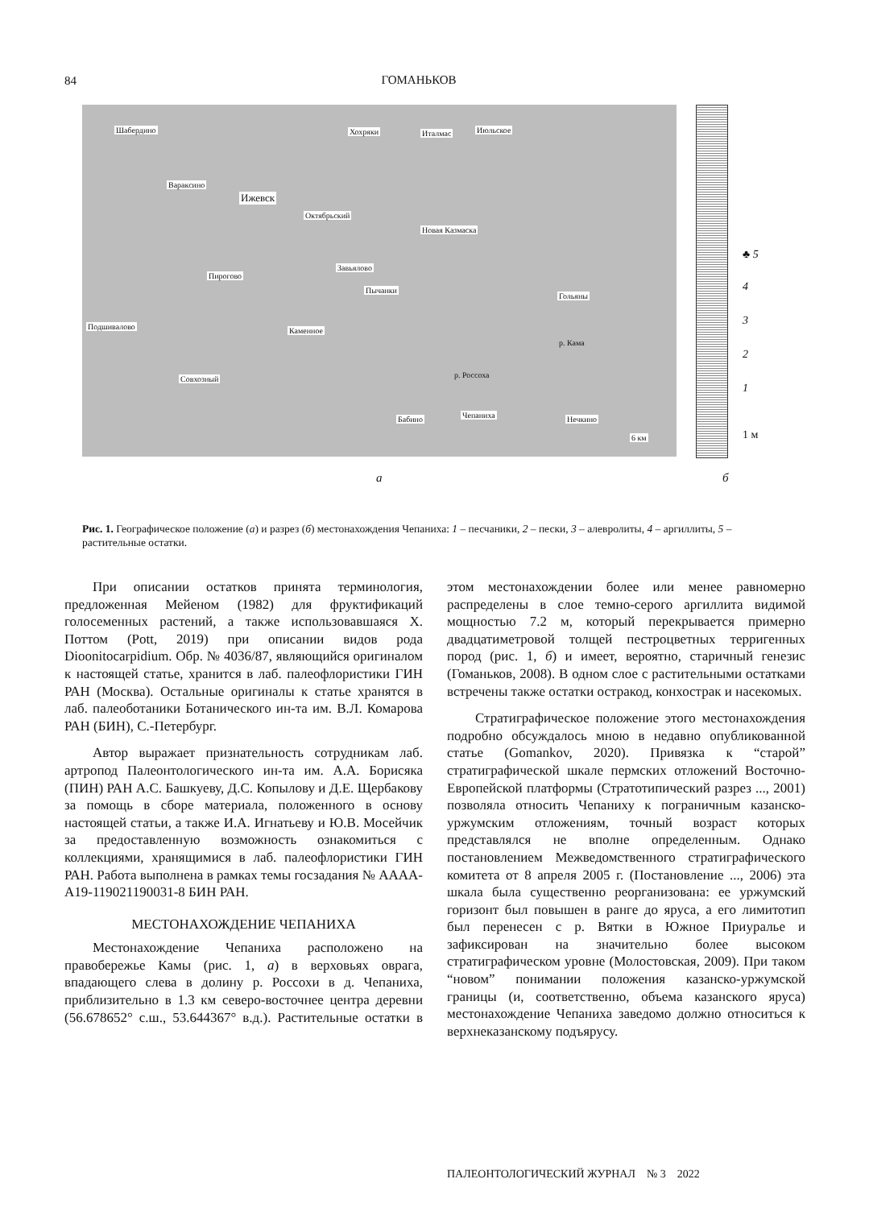84
ГОМАНЬКОВ
Шабердино Хохряки Италмас Июльское
Вараксино
Ижевск
Октябрьский
Новая Казмаска
Завьялово
Пирогово
Пычанки
Гольяны
Подшивалово Каменное
Совхозный
Чепаниха Бабино Нечкино
6 км
р. Кама
р. Россоха
♣ 5
4
3
2
1
1 м
а б
Рис. 1. Географическое положение (а) и разрез (б) местонахождения Чепаниха: 1 – песчаники, 2 – пески, 3 – алевролиты, 4 – аргиллиты, 5 – растительные остатки.
При описании остатков принята терминология, предложенная Мейеном (1982) для фруктификаций голосеменных растений, а также использовавшаяся Х. Поттом (Pott, 2019) при описании видов рода Dioonitocarpidium. Обр. № 4036/87, являющийся оригиналом к настоящей статье, хранится в лаб. палеофлористики ГИН РАН (Москва). Остальные оригиналы к статье хранятся в лаб. палеоботаники Ботанического ин-та им. В.Л. Комарова РАН (БИН), С.-Петербург.
Автор выражает признательность сотрудникам лаб. артропод Палеонтологического ин-та им. А.А. Борисяка (ПИН) РАН А.С. Башкуеву, Д.С. Копылову и Д.Е. Щербакову за помощь в сборе материала, положенного в основу настоящей статьи, а также И.А. Игнатьеву и Ю.В. Мосейчик за предоставленную возможность ознакомиться с коллекциями, хранящимися в лаб. палеофлористики ГИН РАН. Работа выполнена в рамках темы госзадания № АААА-А19-119021190031-8 БИН РАН.
МЕСТОНАХОЖДЕНИЕ ЧЕПАНИХА
Местонахождение Чепаниха расположено на правобережье Камы (рис. 1, а) в верховьях оврага, впадающего слева в долину р. Россохи в д. Чепаниха, приблизительно в 1.3 км северо-восточнее центра деревни (56.678652° с.ш., 53.644367° в.д.). Растительные остатки в этом местонахождении более или менее равномерно распределены в слое темно-серого аргиллита видимой мощностью 7.2 м, который перекрывается примерно двадцатиметровой толщей пестроцветных терригенных пород (рис. 1, б) и имеет, вероятно, старичный генезис (Гоманьков, 2008). В одном слое с растительными остатками встречены также остатки остракод, конхострак и насекомых.
Стратиграфическое положение этого местонахождения подробно обсуждалось мною в недавно опубликованной статье (Gomankov, 2020). Привязка к “старой” стратиграфической шкале пермских отложений Восточно-Европейской платформы (Стратотипический разрез ..., 2001) позволяла относить Чепаниху к пограничным казанско-уржумским отложениям, точный возраст которых представлялся не вполне определенным. Однако постановлением Межведомственного стратиграфического комитета от 8 апреля 2005 г. (Постановление ..., 2006) эта шкала была существенно реорганизована: ее уржумский горизонт был повышен в ранге до яруса, а его лимитотип был перенесен с р. Вятки в Южное Приуралье и зафиксирован на значительно более высоком стратиграфическом уровне (Молостовская, 2009). При таком “новом” понимании положения казанско-уржумской границы (и, соответственно, объема казанского яруса) местонахождение Чепаниха заведомо должно относиться к верхнеказанскому подъярусу.
ПАЛЕОНТОЛОГИЧЕСКИЙ ЖУРНАЛ № 3 2022